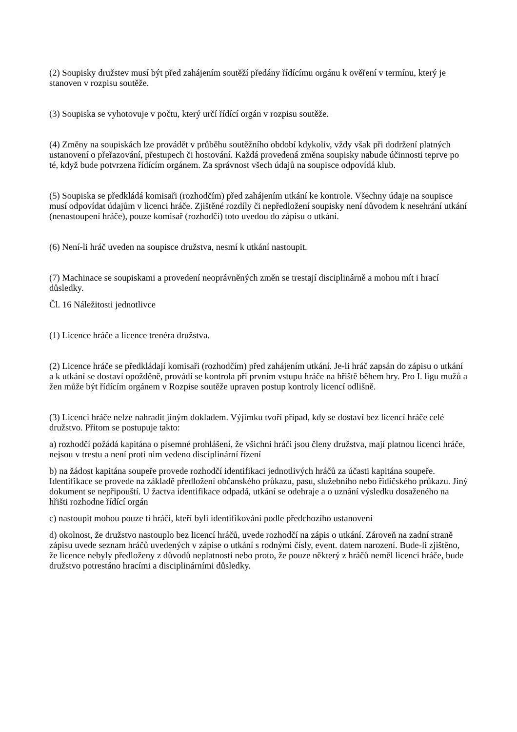(2) Soupisky družstev musí být před zahájením soutěží předány řídícímu orgánu k ověření v termínu, který je stanoven v rozpisu soutěže.
(3) Soupiska se vyhotovuje v počtu, který určí řídící orgán v rozpisu soutěže.
(4) Změny na soupiskách lze provádět v průběhu soutěžního období kdykoliv, vždy však při dodržení platných ustanovení o přeřazování, přestupech či hostování. Každá provedená změna soupisky nabude účinnosti teprve po té, když bude potvrzena řídícím orgánem. Za správnost všech údajů na soupisce odpovídá klub.
(5) Soupiska se předkládá komisaři (rozhodčím) před zahájením utkání ke kontrole. Všechny údaje na soupisce musí odpovídat údajům v licenci hráče. Zjištěné rozdíly či nepředložení soupisky není důvodem k nesehrání utkání (nenastoupení hráče), pouze komisař (rozhodčí) toto uvedou do zápisu o utkání.
(6) Není-li hráč uveden na soupisce družstva, nesmí k utkání nastoupit.
(7) Machinace se soupiskami a provedení neoprávněných změn se trestají disciplinárně a mohou mít i hrací důsledky.
Čl. 16 Náležitosti jednotlivce
(1) Licence hráče a licence trenéra družstva.
(2) Licence hráče se předkládají komisaři (rozhodčím) před zahájením utkání. Je-li hráč zapsán do zápisu o utkání a k utkání se dostaví opožděně, provádí se kontrola při prvním vstupu hráče na hřiště během hry. Pro I. ligu mužů a žen může být řídícím orgánem v Rozpise soutěže upraven postup kontroly licencí odlišně.
(3) Licenci hráče nelze nahradit jiným dokladem. Výjimku tvoří případ, kdy se dostaví bez licencí hráče celé družstvo. Přitom se postupuje takto:
a) rozhodčí požádá kapitána o písemné prohlášení, že všichni hráči jsou členy družstva, mají platnou licenci hráče, nejsou v trestu a není proti nim vedeno disciplinární řízení
b) na žádost kapitána soupeře provede rozhodčí identifikaci jednotlivých hráčů za účasti kapitána soupeře. Identifikace se provede na základě předložení občanského průkazu, pasu, služebního nebo řidičského průkazu. Jiný dokument se nepřipouští. U žactva identifikace odpadá, utkání se odehraje a o uznání výsledku dosaženého na hřišti rozhodne řídící orgán
c) nastoupit mohou pouze ti hráči, kteří byli identifikováni podle předchozího ustanovení
d) okolnost, že družstvo nastouplo bez licencí hráčů, uvede rozhodčí na zápis o utkání. Zároveň na zadní straně zápisu uvede seznam hráčů uvedených v zápise o utkání s rodnými čísly, event. datem narození. Bude-li zjištěno, že licence nebyly předloženy z důvodů neplatnosti nebo proto, že pouze některý z hráčů neměl licenci hráče, bude družstvo potrestáno hracími a disciplinárními důsledky.